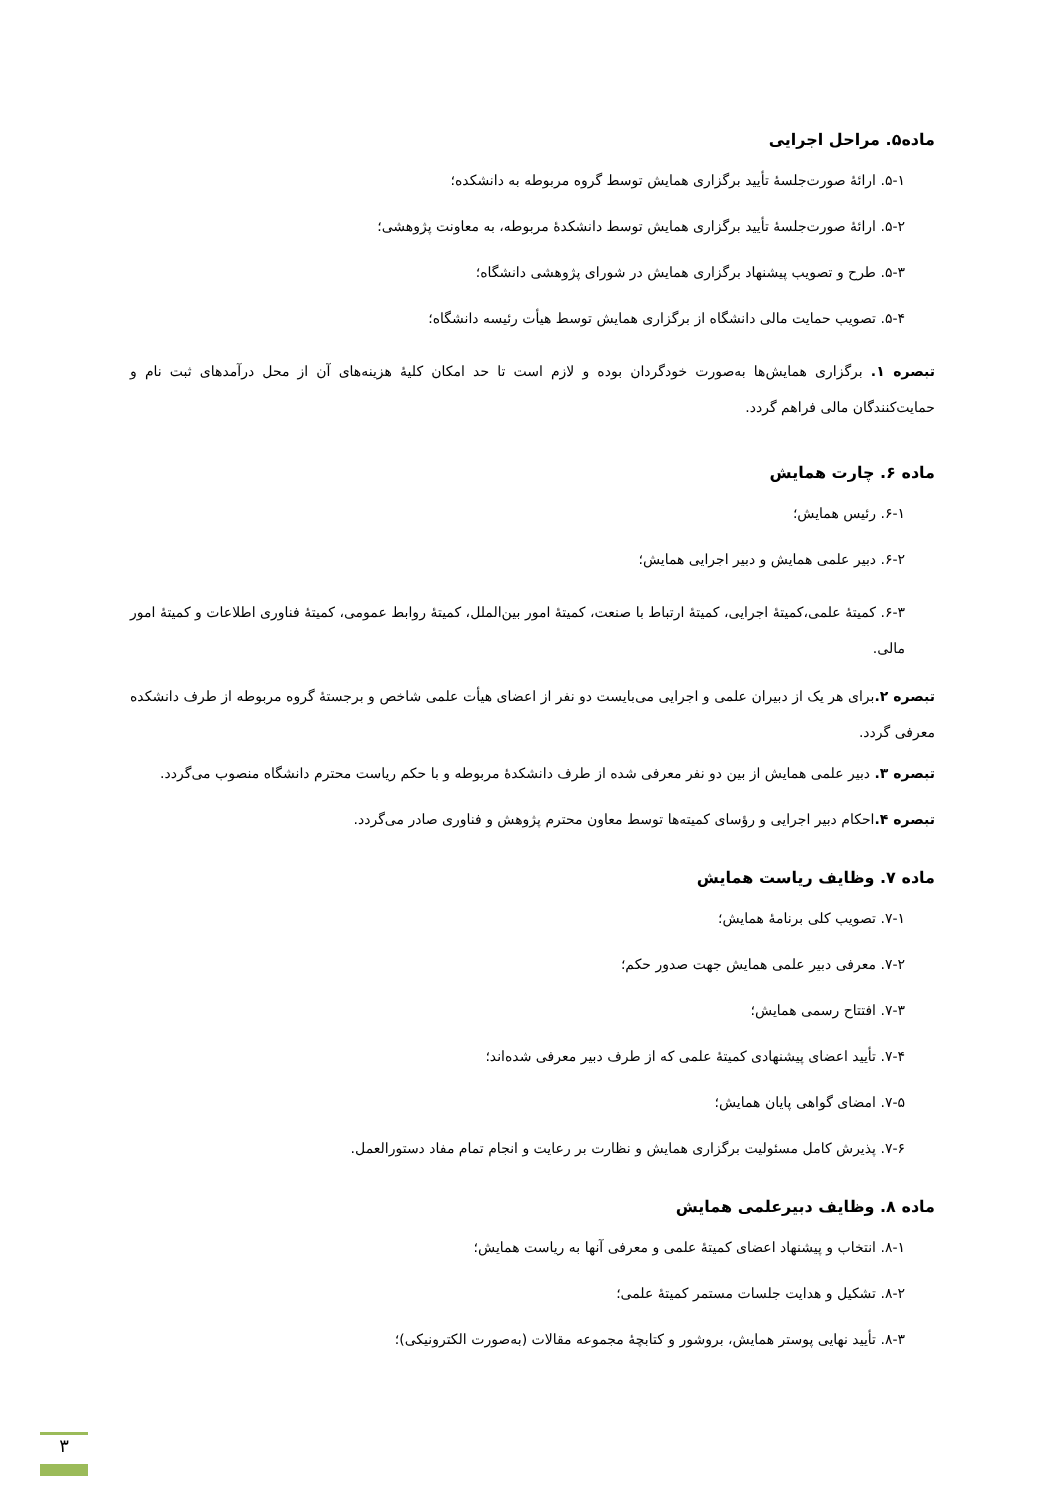ماده۵. مراحل اجرایی
۵-۱. ارائهٔ صورت‌جلسهٔ تأیید برگزاری همایش توسط گروه مربوطه به دانشکده؛
۵-۲. ارائهٔ صورت‌جلسهٔ تأیید برگزاری همایش توسط دانشکدهٔ مربوطه، به معاونت پژوهشی؛
۵-۳. طرح و تصویب پیشنهاد برگزاری همایش در شورای پژوهشی دانشگاه؛
۵-۴. تصویب حمایت مالی دانشگاه از برگزاری همایش توسط هیأت رئیسه دانشگاه؛
تبصره ۱. برگزاری همایش‌ها به‌صورت خودگردان بوده و لازم است تا حد امکان کلیهٔ هزینه‌های آن از محل درآمدهای ثبت نام و حمایت‌کنندگان مالی فراهم گردد.
ماده ۶. چارت همایش
۶-۱. رئیس همایش؛
۶-۲. دبیر علمی همایش و دبیر اجرایی همایش؛
۶-۳. کمیتهٔ علمی،کمیتهٔ اجرایی، کمیتهٔ ارتباط با صنعت، کمیتهٔ امور بین‌الملل، کمیتهٔ روابط عمومی، کمیتهٔ فناوری اطلاعات و کمیتهٔ امور مالی.
تبصره ۲. برای هر یک از دبیران علمی و اجرایی می‌بایست دو نفر از اعضای هیأت علمی شاخص و برجستهٔ گروه مربوطه از طرف دانشکده معرفی گردد.
تبصره ۳. دبیر علمی همایش از بین دو نفر معرفی شده از طرف دانشکدهٔ مربوطه و با حکم ریاست محترم دانشگاه منصوب می‌گردد.
تبصره ۴. احکام دبیر اجرایی و رؤسای کمیته‌ها توسط معاون محترم پژوهش و فناوری صادر می‌گردد.
ماده ۷. وظایف ریاست همایش
۷-۱. تصویب کلی برنامهٔ همایش؛
۷-۲. معرفی دبیر علمی همایش جهت صدور حکم؛
۷-۳. افتتاح رسمی همایش؛
۷-۴. تأیید اعضای پیشنهادی کمیتهٔ علمی که از طرف دبیر معرفی شده‌اند؛
۷-۵. امضای گواهی پایان همایش؛
۷-۶. پذیرش کامل مسئولیت برگزاری همایش و نظارت بر رعایت و انجام تمام مفاد دستورالعمل.
ماده ۸. وظایف دبیرعلمی همایش
۸-۱. انتخاب و پیشنهاد اعضای کمیتهٔ علمی و معرفی آنها به ریاست همایش؛
۸-۲. تشکیل و هدایت جلسات مستمر کمیتهٔ علمی؛
۸-۳. تأیید نهایی پوستر همایش، بروشور و کتابچهٔ مجموعه مقالات (به‌صورت الکترونیکی)؛
۳